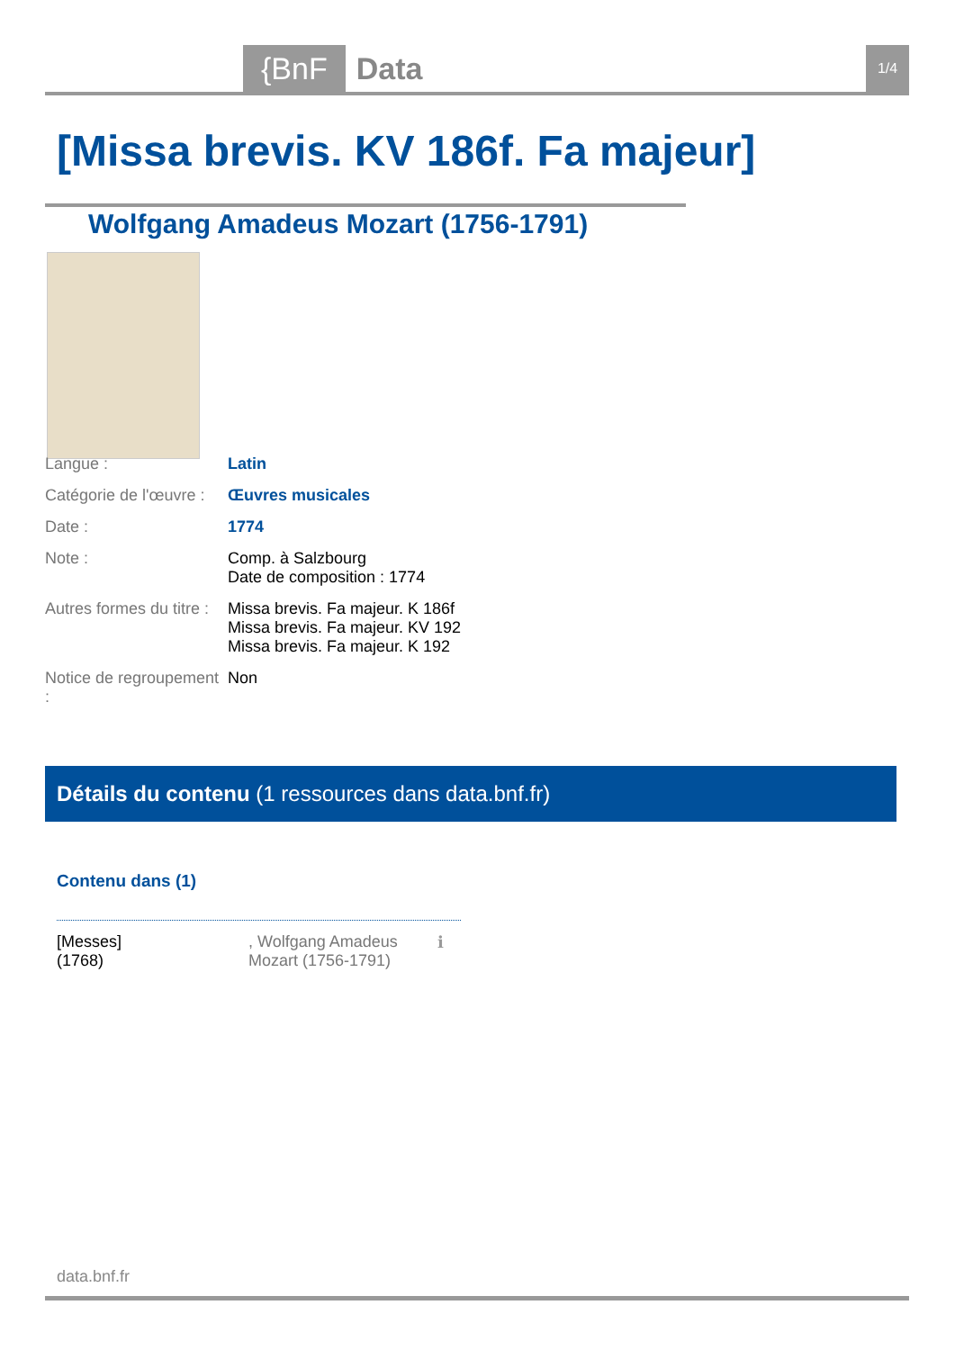{BnF Data 1/4
[Missa brevis. KV 186f. Fa majeur]
Wolfgang Amadeus Mozart (1756-1791)
| Langue : | Latin |
| Catégorie de l'œuvre : | Œuvres musicales |
| Date : | 1774 |
| Note : | Comp. à Salzbourg Date de composition : 1774 |
| Autres formes du titre : | Missa brevis. Fa majeur. K 186f Missa brevis. Fa majeur. KV 192 Missa brevis. Fa majeur. K 192 |
| Notice de regroupement : | Non |
Détails du contenu (1 ressources dans data.bnf.fr)
Contenu dans (1)
[Messes]
(1768)
, Wolfgang Amadeus Mozart (1756-1791)
ℹ
data.bnf.fr